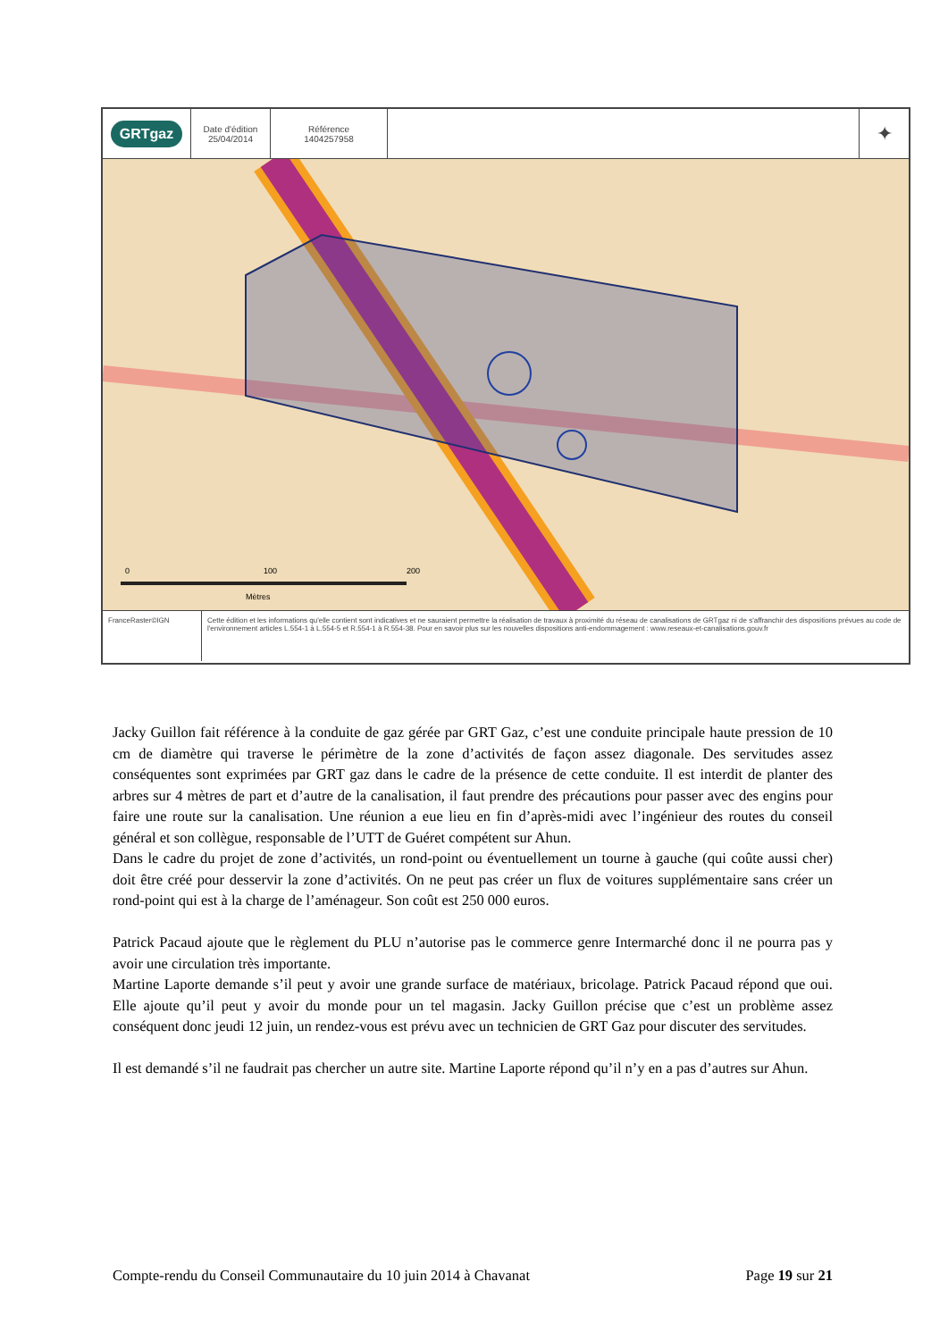GRTgaz
Date d'édition
25/04/2014
Référence
1404257958
✦
0 100 200
Mètres
FranceRaster©IGN Cette édition et les informations qu'elle contient sont indicatives et ne sauraient permettre la réalisation de travaux à proximité du réseau de canalisations de GRTgaz ni de s'affranchir des dispositions prévues au code de l'environnement articles L.554-1 à L.554-5 et R.554-1 à R.554-38. Pour en savoir plus sur les nouvelles dispositions anti-endommagement : www.reseaux-et-canalisations.gouv.fr
Jacky Guillon fait référence à la conduite de gaz gérée par GRT Gaz, c’est une conduite principale haute pression de 10 cm de diamètre qui traverse le périmètre de la zone d’activités de façon assez diagonale. Des servitudes assez conséquentes sont exprimées par GRT gaz dans le cadre de la présence de cette conduite. Il est interdit de planter des arbres sur 4 mètres de part et d’autre de la canalisation, il faut prendre des précautions pour passer avec des engins pour faire une route sur la canalisation. Une réunion a eue lieu en fin d’après-midi avec l’ingénieur des routes du conseil général et son collègue, responsable de l’UTT de Guéret compétent sur Ahun.
Dans le cadre du projet de zone d’activités, un rond-point ou éventuellement un tourne à gauche (qui coûte aussi cher) doit être créé pour desservir la zone d’activités. On ne peut pas créer un flux de voitures supplémentaire sans créer un rond-point qui est à la charge de l’aménageur. Son coût est 250 000 euros.
Patrick Pacaud ajoute que le règlement du PLU n’autorise pas le commerce genre Intermarché donc il ne pourra pas y avoir une circulation très importante.
Martine Laporte demande s’il peut y avoir une grande surface de matériaux, bricolage. Patrick Pacaud répond que oui. Elle ajoute qu’il peut y avoir du monde pour un tel magasin. Jacky Guillon précise que c’est un problème assez conséquent donc jeudi 12 juin, un rendez-vous est prévu avec un technicien de GRT Gaz pour discuter des servitudes.
Il est demandé s’il ne faudrait pas chercher un autre site. Martine Laporte répond qu’il n’y en a pas d’autres sur Ahun.
Compte-rendu du Conseil Communautaire du 10 juin 2014 à Chavanat Page 19 sur 21